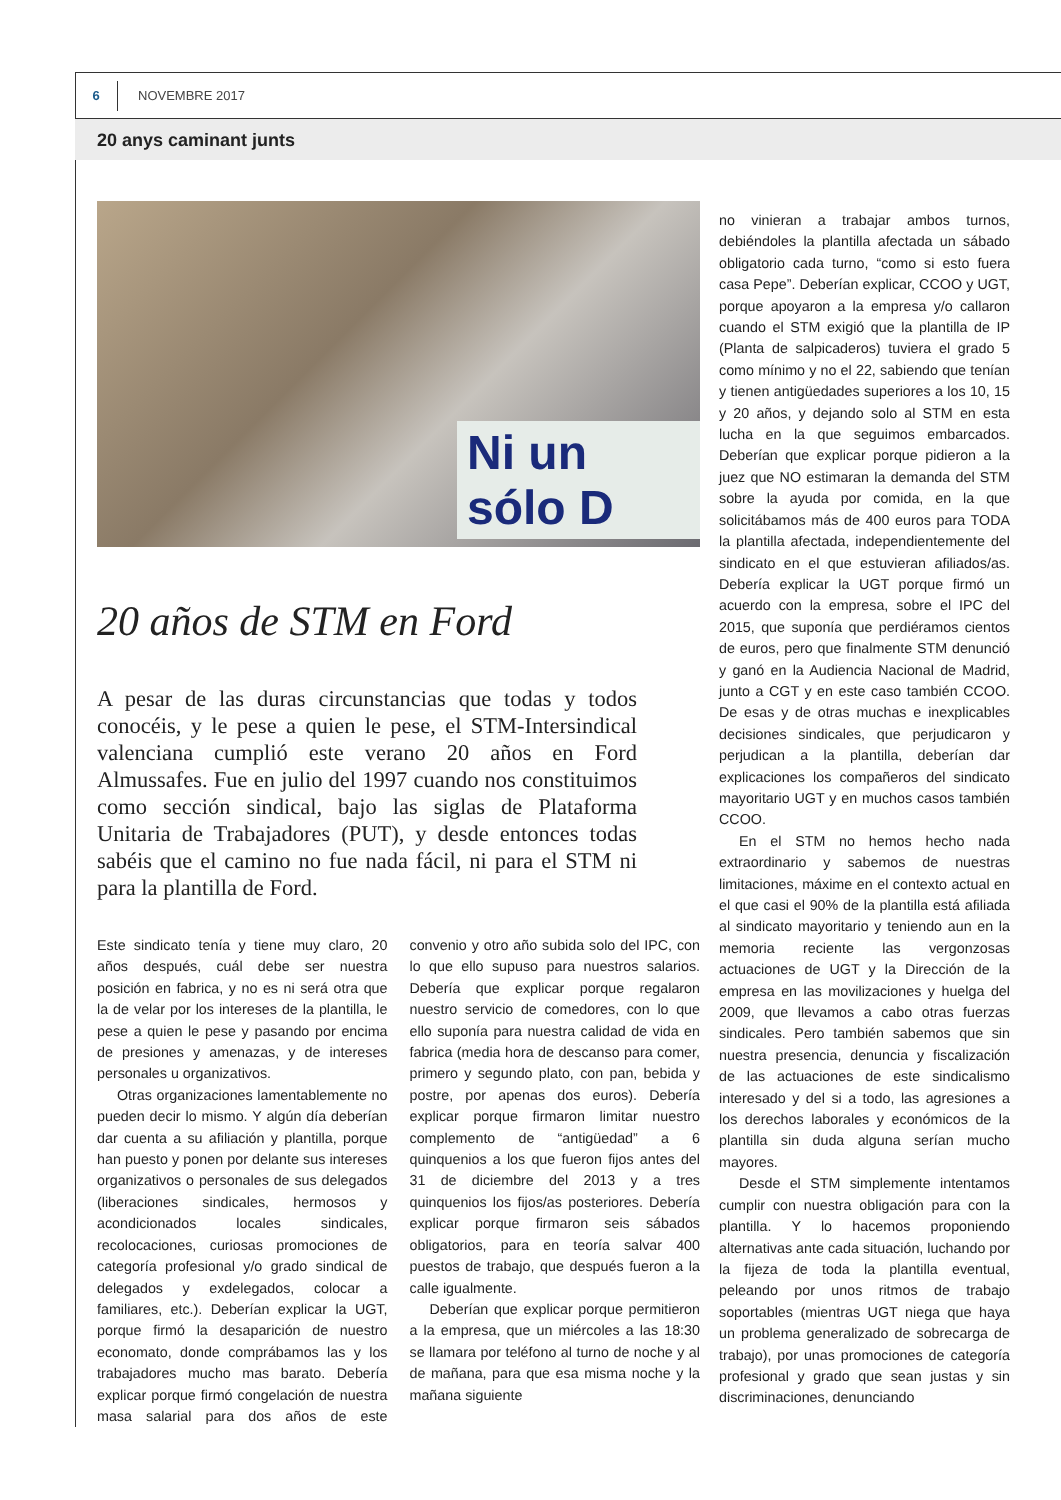6
NOVEMBRE 2017
20 anys caminant junts
Ni un sólo D
20 años de STM en Ford
A pesar de las duras circunstancias que todas y todos conocéis, y le pese a quien le pese, el STM-Intersindical valenciana cumplió este verano 20 años en Ford Almussafes. Fue en julio del 1997 cuando nos constituimos como sección sindical, bajo las siglas de Plataforma Unitaria de Trabajadores (PUT), y desde entonces todas sabéis que el camino no fue nada fácil, ni para el STM ni para la plantilla de Ford.
Este sindicato tenía y tiene muy claro, 20 años después, cuál debe ser nuestra posición en fabrica, y no es ni será otra que la de velar por los intereses de la plantilla, le pese a quien le pese y pasando por encima de presiones y amenazas, y de intereses personales u organizativos.
Otras organizaciones lamentablemente no pueden decir lo mismo. Y algún día deberían dar cuenta a su afiliación y plantilla, porque han puesto y ponen por delante sus intereses organizativos o personales de sus delegados (liberaciones sindicales, hermosos y acondicionados locales sindicales, recolocaciones, curiosas promociones de categoría profesional y/o grado sindical de delegados y exdelegados, colocar a familiares, etc.). Deberían explicar la UGT, porque firmó la desaparición de nuestro economato, donde comprábamos las y los trabajadores mucho mas barato. Debería explicar porque firmó congelación de nuestra masa salarial para dos años de este convenio y otro año subida solo del IPC, con lo que ello supuso para nuestros salarios. Debería que explicar porque regalaron nuestro servicio de comedores, con lo que ello suponía para nuestra calidad de vida en fabrica (media hora de descanso para comer, primero y segundo plato, con pan, bebida y postre, por apenas dos euros). Debería explicar porque firmaron limitar nuestro complemento de “antigüedad” a 6 quinquenios a los que fueron fijos antes del 31 de diciembre del 2013 y a tres quinquenios los fijos/as posteriores. Debería explicar porque firmaron seis sábados obligatorios, para en teoría salvar 400 puestos de trabajo, que después fueron a la calle igualmente.
Deberían que explicar porque permitieron a la empresa, que un miércoles a las 18:30 se llamara por teléfono al turno de noche y al de mañana, para que esa misma noche y la mañana siguiente
no vinieran a trabajar ambos turnos, debiéndoles la plantilla afectada un sábado obligatorio cada turno, “como si esto fuera casa Pepe”. Deberían explicar, CCOO y UGT, porque apoyaron a la empresa y/o callaron cuando el STM exigió que la plantilla de IP (Planta de salpicaderos) tuviera el grado 5 como mínimo y no el 22, sabiendo que tenían y tienen antigüedades superiores a los 10, 15 y 20 años, y dejando solo al STM en esta lucha en la que seguimos embarcados. Deberían que explicar porque pidieron a la juez que NO estimaran la demanda del STM sobre la ayuda por comida, en la que solicitábamos más de 400 euros para TODA la plantilla afectada, independientemente del sindicato en el que estuvieran afiliados/as. Debería explicar la UGT porque firmó un acuerdo con la empresa, sobre el IPC del 2015, que suponía que perdiéramos cientos de euros, pero que finalmente STM denunció y ganó en la Audiencia Nacional de Madrid, junto a CGT y en este caso también CCOO. De esas y de otras muchas e inexplicables decisiones sindicales, que perjudicaron y perjudican a la plantilla, deberían dar explicaciones los compañeros del sindicato mayoritario UGT y en muchos casos también CCOO.
En el STM no hemos hecho nada extraordinario y sabemos de nuestras limitaciones, máxime en el contexto actual en el que casi el 90% de la plantilla está afiliada al sindicato mayoritario y teniendo aun en la memoria reciente las vergonzosas actuaciones de UGT y la Dirección de la empresa en las movilizaciones y huelga del 2009, que llevamos a cabo otras fuerzas sindicales. Pero también sabemos que sin nuestra presencia, denuncia y fiscalización de las actuaciones de este sindicalismo interesado y del si a todo, las agresiones a los derechos laborales y económicos de la plantilla sin duda alguna serían mucho mayores.
Desde el STM simplemente intentamos cumplir con nuestra obligación para con la plantilla. Y lo hacemos proponiendo alternativas ante cada situación, luchando por la fijeza de toda la plantilla eventual, peleando por unos ritmos de trabajo soportables (mientras UGT niega que haya un problema generalizado de sobrecarga de trabajo), por unas promociones de categoría profesional y grado que sean justas y sin discriminaciones, denunciando